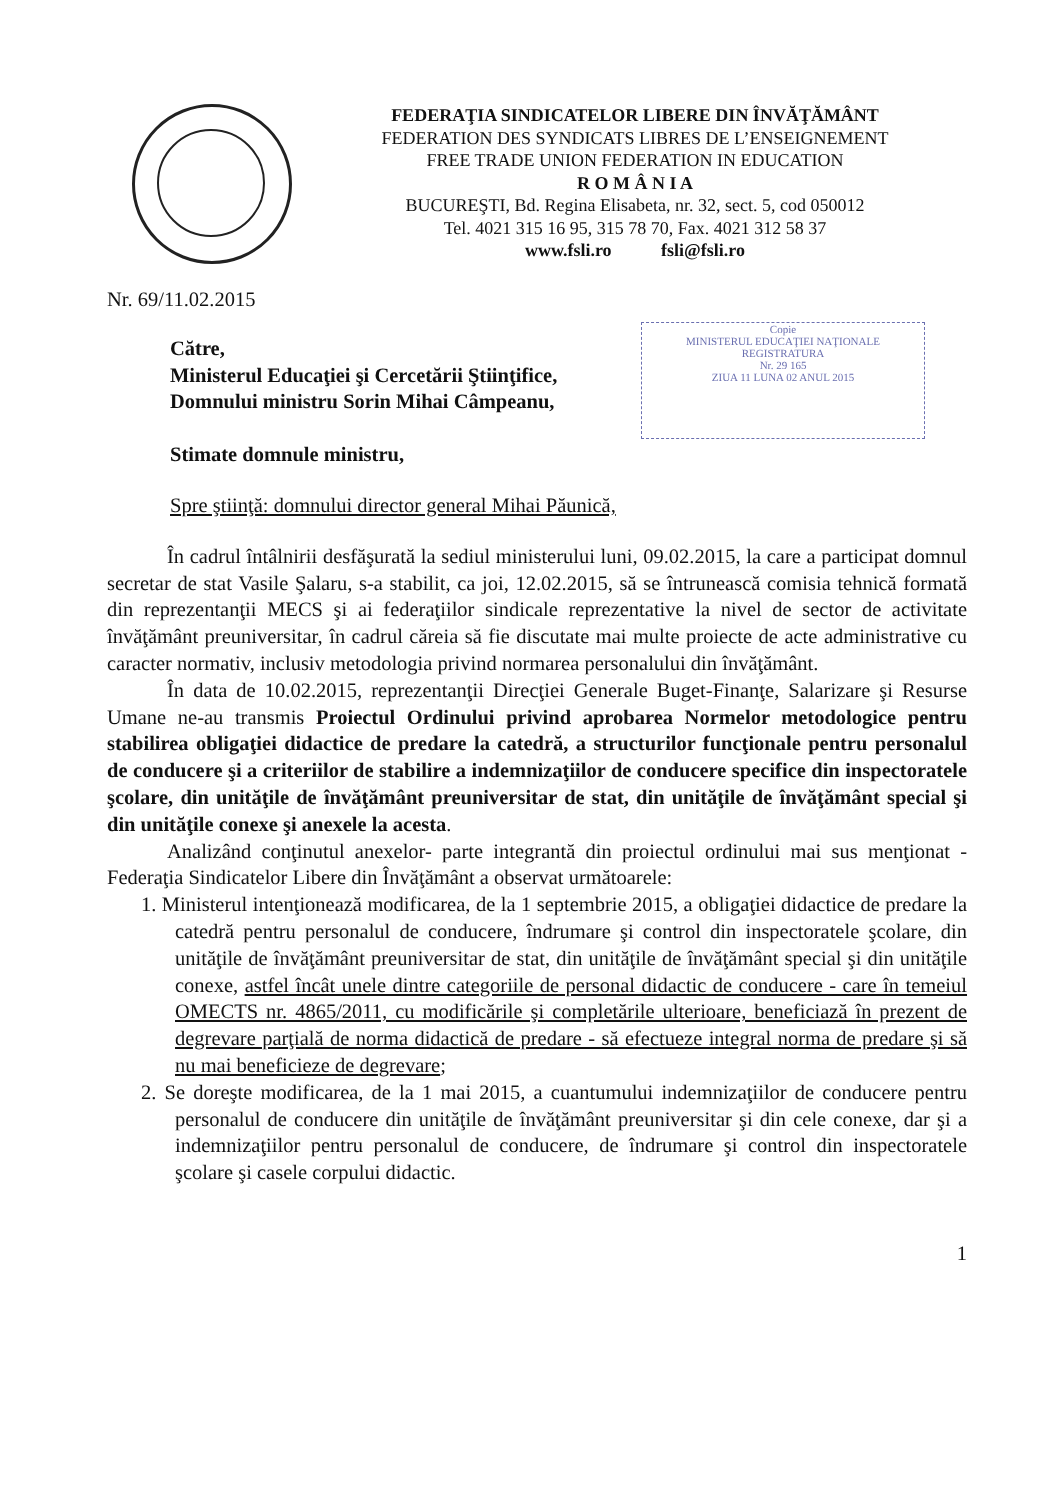FEDERAŢIA SINDICATELOR LIBERE DIN ÎNVĂŢĂMÂNT
FEDERATION DES SYNDICATS LIBRES DE L’ENSEIGNEMENT
FREE TRADE UNION FEDERATION IN EDUCATION
R O M Â N I A
BUCUREŞTI, Bd. Regina Elisabeta, nr. 32, sect. 5, cod 050012
Tel. 4021 315 16 95, 315 78 70, Fax. 4021 312 58 37
www.fsli.ro fsli@fsli.ro
Copie
MINISTERUL EDUCAŢIEI NAŢIONALE
REGISTRATURA
Nr. 29 165
ZIUA 11 LUNA 02 ANUL 2015
Nr. 69/11.02.2015
Către,
Ministerul Educaţiei şi Cercetării Ştiinţifice,
Domnului ministru Sorin Mihai Câmpeanu,
Stimate domnule ministru,
Spre ştiinţă: domnului director general Mihai Păunică,
În cadrul întâlnirii desfăşurată la sediul ministerului luni, 09.02.2015, la care a participat domnul secretar de stat Vasile Şalaru, s-a stabilit, ca joi, 12.02.2015, să se întrunească comisia tehnică formată din reprezentanţii MECS şi ai federaţiilor sindicale reprezentative la nivel de sector de activitate învăţământ preuniversitar, în cadrul căreia să fie discutate mai multe proiecte de acte administrative cu caracter normativ, inclusiv metodologia privind normarea personalului din învăţământ.
În data de 10.02.2015, reprezentanţii Direcţiei Generale Buget-Finanţe, Salarizare şi Resurse Umane ne-au transmis Proiectul Ordinului privind aprobarea Normelor metodologice pentru stabilirea obligaţiei didactice de predare la catedră, a structurilor funcţionale pentru personalul de conducere şi a criteriilor de stabilire a indemnizaţiilor de conducere specifice din inspectoratele şcolare, din unităţile de învăţământ preuniversitar de stat, din unităţile de învăţământ special şi din unităţile conexe şi anexele la acesta.
Analizând conţinutul anexelor- parte integrantă din proiectul ordinului mai sus menţionat - Federaţia Sindicatelor Libere din Învăţământ a observat următoarele:
1. Ministerul intenţionează modificarea, de la 1 septembrie 2015, a obligaţiei didactice de predare la catedră pentru personalul de conducere, îndrumare şi control din inspectoratele şcolare, din unităţile de învăţământ preuniversitar de stat, din unităţile de învăţământ special şi din unităţile conexe, astfel încât unele dintre categoriile de personal didactic de conducere - care în temeiul OMECTS nr. 4865/2011, cu modificările şi completările ulterioare, beneficiază în prezent de degrevare parţială de norma didactică de predare - să efectueze integral norma de predare şi să nu mai beneficieze de degrevare;
2. Se doreşte modificarea, de la 1 mai 2015, a cuantumului indemnizaţiilor de conducere pentru personalul de conducere din unităţile de învăţământ preuniversitar şi din cele conexe, dar şi a indemnizaţiilor pentru personalul de conducere, de îndrumare şi control din inspectoratele şcolare şi casele corpului didactic.
1